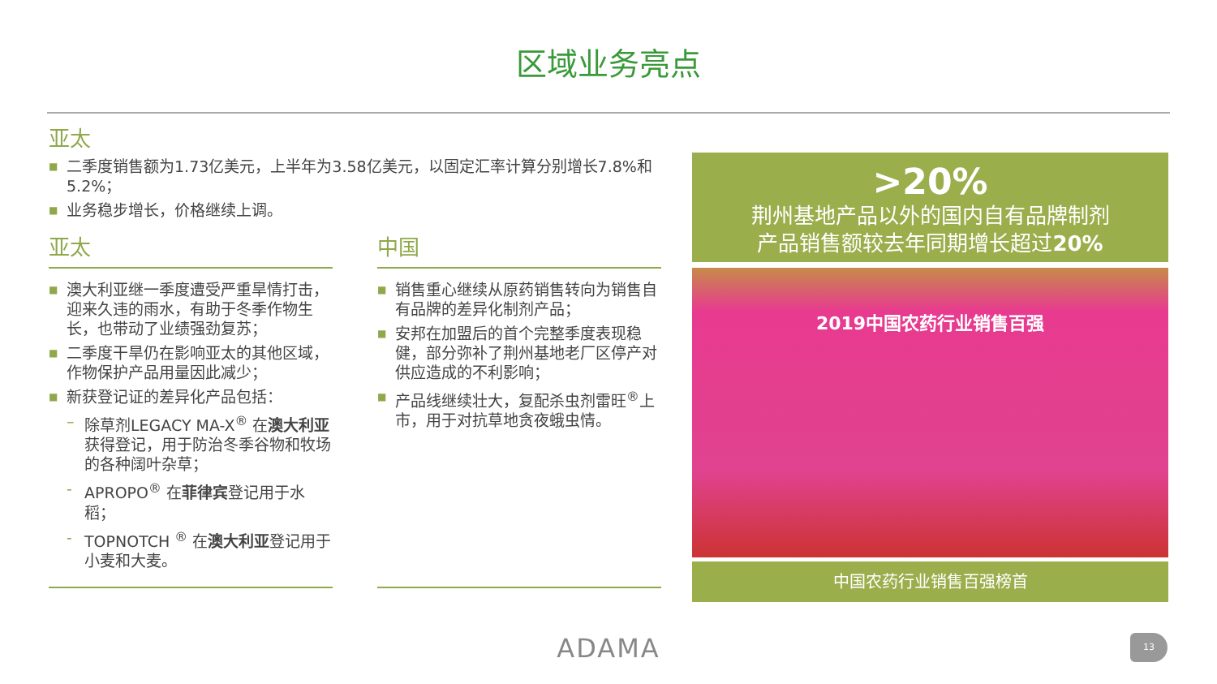区域业务亮点
亚太
■ 二季度销售额为1.73亿美元，上半年为3.58亿美元，以固定汇率计算分别增长7.8%和5.2%；
■ 业务稳步增长，价格继续上调。
亚太
■ 澳大利亚继一季度遭受严重旱情打击，迎来久违的雨水，有助于冬季作物生长，也带动了业绩强劲复苏；
■ 二季度干旱仍在影响亚太的其他区域，作物保护产品用量因此减少；
■ 新获登记证的差异化产品包括：
– 除草剂LEGACY MA-X<sup>®</sup> 在澳大利亚获得登记，用于防治冬季谷物和牧场的各种阔叶杂草；
- APROPO<sup>®</sup> 在菲律宾登记用于水稻；
- TOPNOTCH <sup>®</sup> 在澳大利亚登记用于小麦和大麦。
中国
■ 销售重心继续从原药销售转向为销售自有品牌的差异化制剂产品；
■ 安邦在加盟后的首个完整季度表现稳健，部分弥补了荆州基地老厂区停产对供应造成的不利影响；
■ 产品线继续壮大，复配杀虫剂雷旺<sup>®</sup>上市，用于对抗草地贪夜蛾虫情。
>20%
荆州基地产品以外的国内自有品牌制剂
产品销售额较去年同期增长超过20%
2019中国农药行业销售百强
中国农药行业销售百强榜首
ADAMA 13